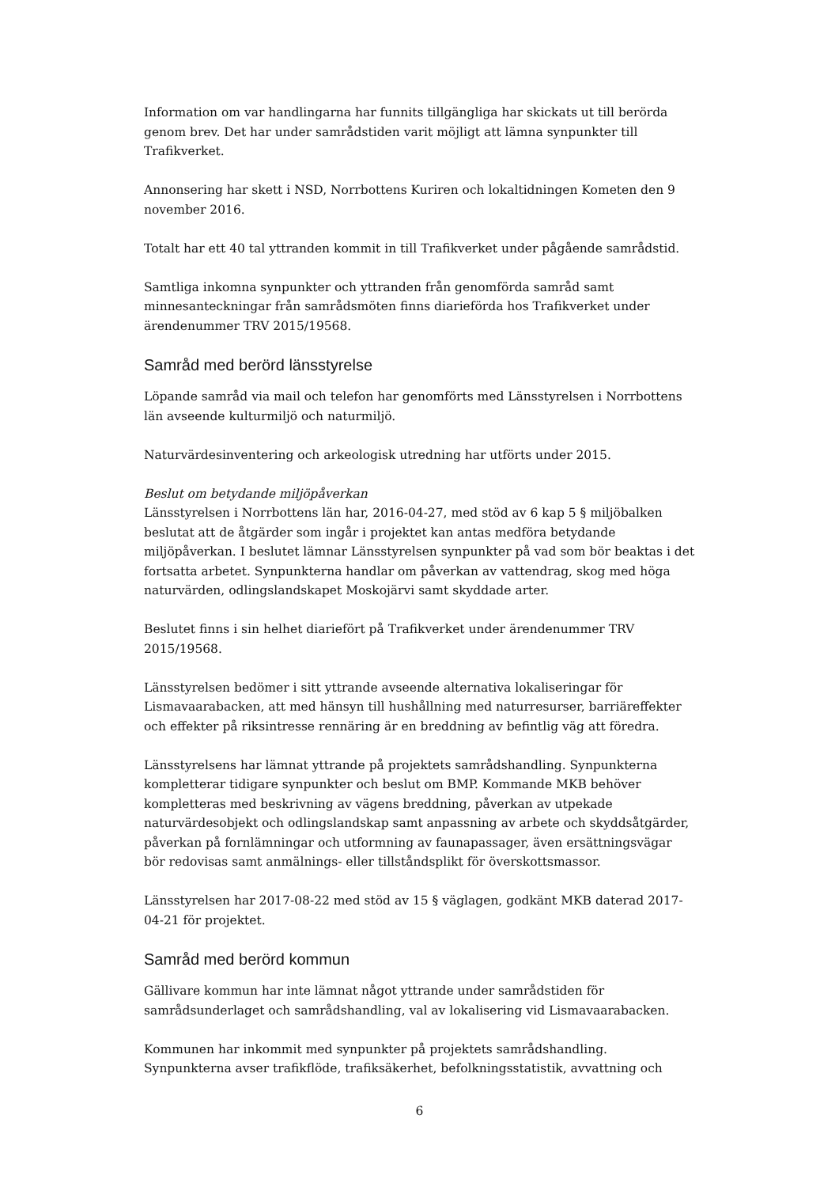Information om var handlingarna har funnits tillgängliga har skickats ut till berörda genom brev. Det har under samrådstiden varit möjligt att lämna synpunkter till Trafikverket.
Annonsering har skett i NSD, Norrbottens Kuriren och lokaltidningen Kometen den 9 november 2016.
Totalt har ett 40 tal yttranden kommit in till Trafikverket under pågående samrådstid.
Samtliga inkomna synpunkter och yttranden från genomförda samråd samt minnesanteckningar från samrådsmöten finns diarieförda hos Trafikverket under ärendenummer TRV 2015/19568.
Samråd med berörd länsstyrelse
Löpande samråd via mail och telefon har genomförts med Länsstyrelsen i Norrbottens län avseende kulturmiljö och naturmiljö.
Naturvärdesinventering och arkeologisk utredning har utförts under 2015.
Beslut om betydande miljöpåverkan
Länsstyrelsen i Norrbottens län har, 2016-04-27, med stöd av 6 kap 5 § miljöbalken beslutat att de åtgärder som ingår i projektet kan antas medföra betydande miljöpåverkan. I beslutet lämnar Länsstyrelsen synpunkter på vad som bör beaktas i det fortsatta arbetet. Synpunkterna handlar om påverkan av vattendrag, skog med höga naturvärden, odlingslandskapet Moskojärvi samt skyddade arter.
Beslutet finns i sin helhet diariefört på Trafikverket under ärendenummer TRV 2015/19568.
Länsstyrelsen bedömer i sitt yttrande avseende alternativa lokaliseringar för Lismavaarabacken, att med hänsyn till hushållning med naturresurser, barriäreffekter och effekter på riksintresse rennäring är en breddning av befintlig väg att föredra.
Länsstyrelsens har lämnat yttrande på projektets samrådshandling. Synpunkterna kompletterar tidigare synpunkter och beslut om BMP. Kommande MKB behöver kompletteras med beskrivning av vägens breddning, påverkan av utpekade naturvärdesobjekt och odlingslandskap samt anpassning av arbete och skyddsåtgärder, påverkan på fornlämningar och utformning av faunapassager, även ersättningsvägar bör redovisas samt anmälnings- eller tillståndsplikt för överskottsmassor.
Länsstyrelsen har 2017-08-22 med stöd av 15 § väglagen, godkänt MKB daterad 2017-04-21 för projektet.
Samråd med berörd kommun
Gällivare kommun har inte lämnat något yttrande under samrådstiden för samrådsunderlaget och samrådshandling, val av lokalisering vid Lismavaarabacken.
Kommunen har inkommit med synpunkter på projektets samrådshandling. Synpunkterna avser trafikflöde, trafiksäkerhet, befolkningsstatistik, avvattning och
6